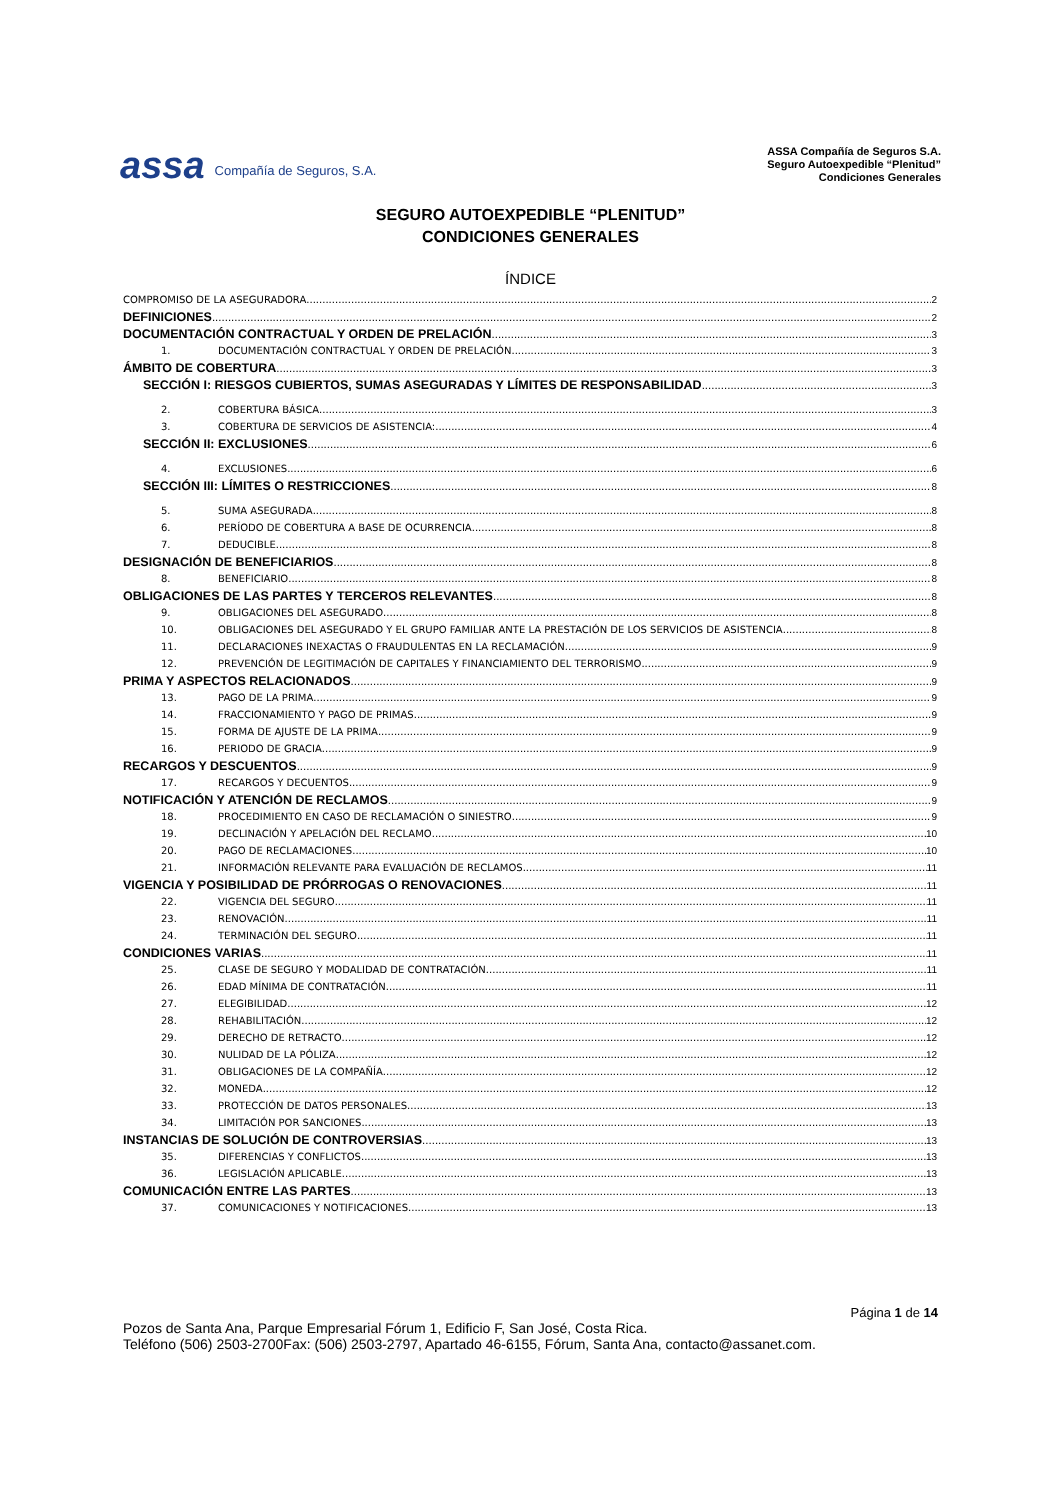assa Compañía de Seguros, S.A.
ASSA Compañía de Seguros S.A.
Seguro Autoexpedible “Plenitud”
Condiciones Generales
SEGURO AUTOEXPEDIBLE “PLENITUD”
CONDICIONES GENERALES
ÍNDICE
COMPROMISO DE LA ASEGURADORA 2
DEFINICIONES 2
DOCUMENTACIÓN CONTRACTUAL Y ORDEN DE PRELACIÓN 3
1. DOCUMENTACIÓN CONTRACTUAL Y ORDEN DE PRELACIÓN 3
ÁMBITO DE COBERTURA 3
SECCIÓN I: RIESGOS CUBIERTOS, SUMAS ASEGURADAS Y LÍMITES DE RESPONSABILIDAD 3
2. COBERTURA BÁSICA 3
3. COBERTURA DE SERVICIOS DE ASISTENCIA: 4
SECCIÓN II: EXCLUSIONES 6
4. EXCLUSIONES 6
SECCIÓN III: LÍMITES O RESTRICCIONES 8
5. SUMA ASEGURADA 8
6. PERÍODO DE COBERTURA A BASE DE OCURRENCIA 8
7. DEDUCIBLE 8
DESIGNACIÓN DE BENEFICIARIOS 8
8. BENEFICIARIO 8
OBLIGACIONES DE LAS PARTES Y TERCEROS RELEVANTES 8
9. OBLIGACIONES DEL ASEGURADO 8
10. OBLIGACIONES DEL ASEGURADO Y EL GRUPO FAMILIAR ANTE LA PRESTACIÓN DE LOS SERVICIOS DE ASISTENCIA 8
11. DECLARACIONES INEXACTAS O FRAUDULENTAS EN LA RECLAMACIÓN 9
12. PREVENCIÓN DE LEGITIMACIÓN DE CAPITALES Y FINANCIAMIENTO DEL TERRORISMO 9
PRIMA Y ASPECTOS RELACIONADOS 9
13. PAGO DE LA PRIMA 9
14. FRACCIONAMIENTO Y PAGO DE PRIMAS 9
15. FORMA DE AJUSTE DE LA PRIMA 9
16. PERIODO DE GRACIA 9
RECARGOS Y DESCUENTOS 9
17. RECARGOS Y DECUENTOS 9
NOTIFICACIÓN Y ATENCIÓN DE RECLAMOS 9
18. PROCEDIMIENTO EN CASO DE RECLAMACIÓN O SINIESTRO 9
19. DECLINACIÓN Y APELACIÓN DEL RECLAMO 10
20. PAGO DE RECLAMACIONES 10
21. INFORMACIÓN RELEVANTE PARA EVALUACIÓN DE RECLAMOS 11
VIGENCIA Y POSIBILIDAD DE PRÓRROGAS O RENOVACIONES 11
22. VIGENCIA DEL SEGURO 11
23. RENOVACIÓN 11
24. TERMINACIÓN DEL SEGURO 11
CONDICIONES VARIAS 11
25. CLASE DE SEGURO Y MODALIDAD DE CONTRATACIÓN 11
26. EDAD MÍNIMA DE CONTRATACIÓN 11
27. ELEGIBILIDAD 12
28. REHABILITACIÓN 12
29. DERECHO DE RETRACTO 12
30. NULIDAD DE LA PÓLIZA 12
31. OBLIGACIONES DE LA COMPAÑÍA 12
32. MONEDA 12
33. PROTECCIÓN DE DATOS PERSONALES 13
34. LIMITACIÓN POR SANCIONES 13
INSTANCIAS DE SOLUCIÓN DE CONTROVERSIAS 13
35. DIFERENCIAS Y CONFLICTOS 13
36. LEGISLACIÓN APLICABLE 13
COMUNICACIÓN ENTRE LAS PARTES 13
37. COMUNICACIONES Y NOTIFICACIONES 13
Página 1 de 14
Pozos de Santa Ana, Parque Empresarial Fórum 1, Edificio F, San José, Costa Rica.
Teléfono (506) 2503-2700Fax: (506) 2503-2797, Apartado 46-6155, Fórum, Santa Ana, contacto@assanet.com.